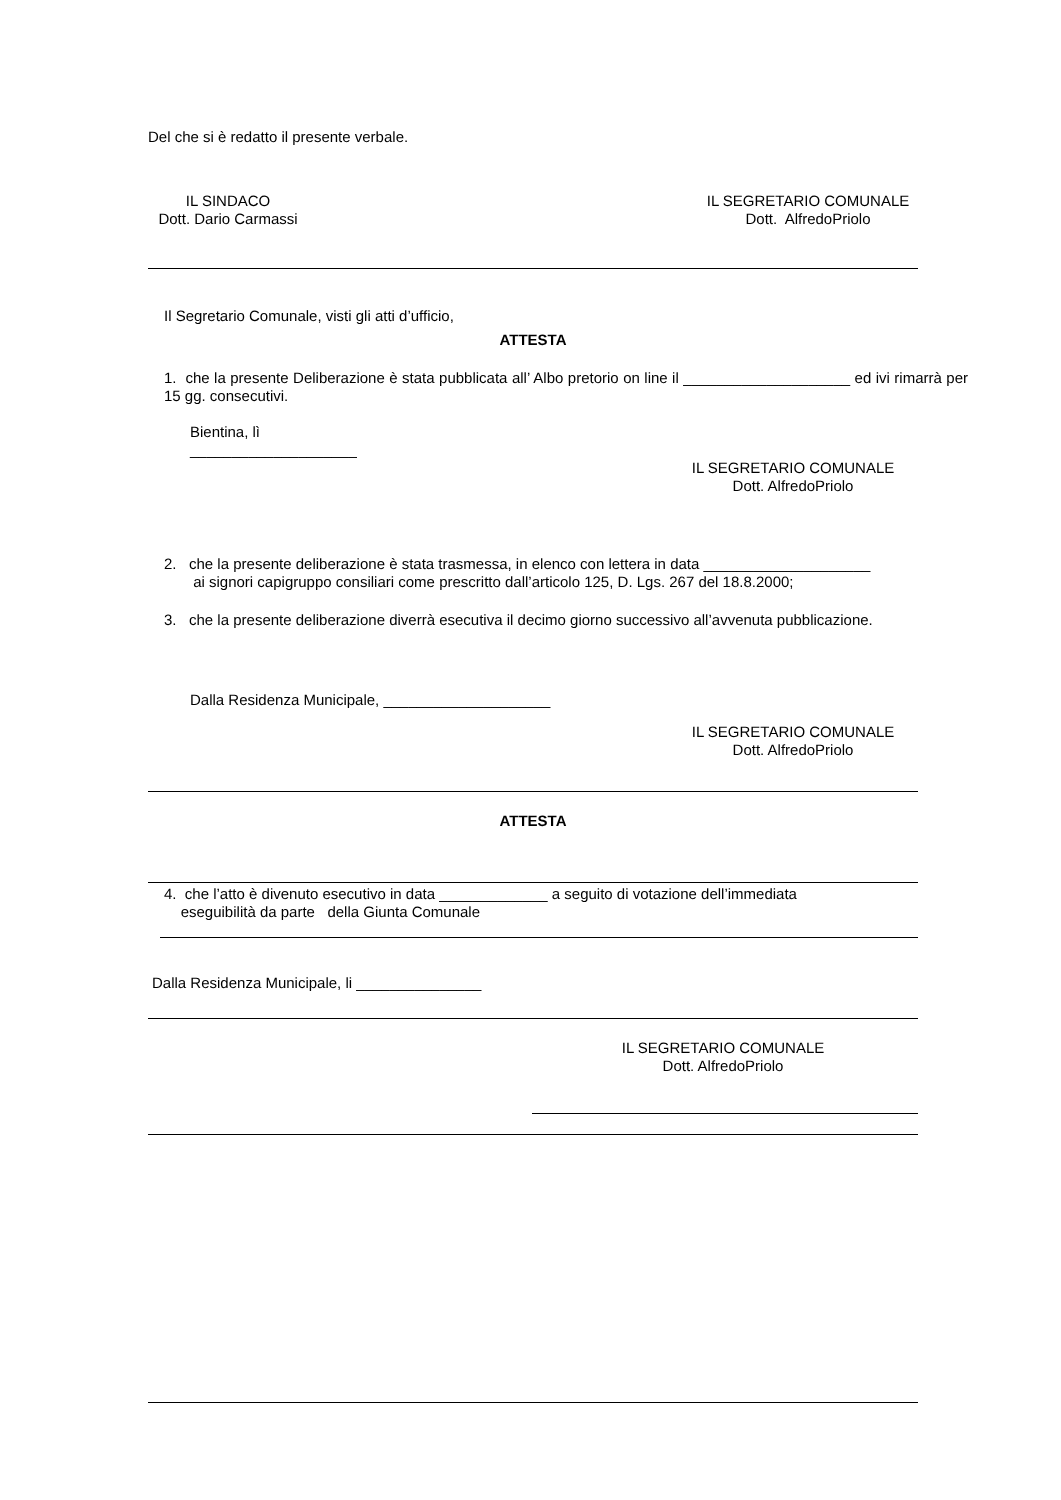Del che si è redatto il presente verbale.
IL SINDACO
Dott. Dario Carmassi
IL SEGRETARIO COMUNALE
Dott. AlfredoPriolo
Il Segretario Comunale, visti gli atti d’ufficio,
ATTESTA
1. che la presente Deliberazione è stata pubblicata all’ Albo pretorio on line il ____________________ ed ivi rimarrà per 15 gg. consecutivi.
Bientina, lì
____________________
IL SEGRETARIO COMUNALE
Dott. AlfredoPriolo
2. che la presente deliberazione è stata trasmessa, in elenco con lettera in data ____________________
ai signori capigruppo consiliari come prescritto dall’articolo 125, D. Lgs. 267 del 18.8.2000;
3. che la presente deliberazione diverrà esecutiva il decimo giorno successivo all’avvenuta pubblicazione.
Dalla Residenza Municipale, ____________________
IL SEGRETARIO COMUNALE
Dott. AlfredoPriolo
ATTESTA
4. che l’atto è divenuto esecutivo in data _____________ a seguito di votazione dell’immediata
eseguibilità da parte della Giunta Comunale
Dalla Residenza Municipale, li _______________
IL SEGRETARIO COMUNALE
Dott. AlfredoPriolo